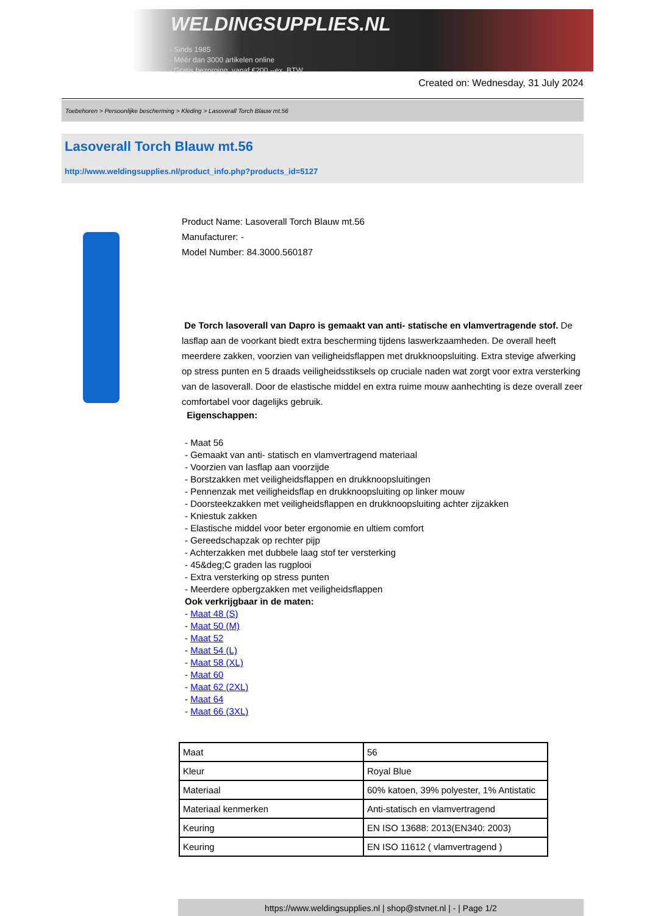WELDINGSUPPLIES.NL
- Sinds 1985
- Méér dan 3000 artikelen online
- Gratis bezorging, vanaf €200,--ex. BTW
Created on: Wednesday, 31 July 2024
Toebehoren > Persoonlijke bescherming > Kleding > Lasoverall Torch Blauw mt.56
Lasoverall Torch Blauw mt.56
http://www.weldingsupplies.nl/product_info.php?products_id=5127
Product Name: Lasoverall Torch Blauw mt.56
Manufacturer: -
Model Number: 84.3000.560187
De Torch lasoverall van Dapro is gemaakt van anti- statische en vlamvertragende stof. De lasflap aan de voorkant biedt extra bescherming tijdens laswerkzaamheden. De overall heeft meerdere zakken, voorzien van veiligheidsflappen met drukknoopsluiting. Extra stevige afwerking op stress punten en 5 draads veiligheidsstiksels op cruciale naden wat zorgt voor extra versterking van de lasoverall. Door de elastische middel en extra ruime mouw aanhechting is deze overall zeer comfortabel voor dagelijks gebruik.
Eigenschappen:
- Maat 56
- Gemaakt van anti- statisch en vlamvertragend materiaal
- Voorzien van lasflap aan voorzijde
- Borstzakken met veiligheidsflappen en drukknoopsluitingen
- Pennenzak met veiligheidsflap en drukknoopsluiting op linker mouw
- Doorsteekzakken met veiligheidsflappen en drukknoopsluiting achter zijzakken
- Kniestuk zakken
- Elastische middel voor beter ergonomie en ultiem comfort
- Gereedschapzak op rechter pijp
- Achterzakken met dubbele laag stof ter versterking
- 45&deg;C graden las rugplooi
- Extra versterking op stress punten
- Meerdere opbergzakken met veiligheidsflappen
Ook verkrijgbaar in de maten:
- Maat 48 (S)
- Maat 50 (M)
- Maat 52
- Maat 54 (L)
- Maat 58 (XL)
- Maat 60
- Maat 62 (2XL)
- Maat 64
- Maat 66 (3XL)
| Maat | 56 |
| Kleur | Royal Blue |
| Materiaal | 60% katoen, 39% polyester, 1% Antistatic |
| Materiaal kenmerken | Anti-statisch en vlamvertragend |
| Keuring | EN ISO 13688: 2013(EN340: 2003) |
| Keuring | EN ISO 11612 ( vlamvertragend ) |
https://www.weldingsupplies.nl | shop@stvnet.nl | - | Page 1/2